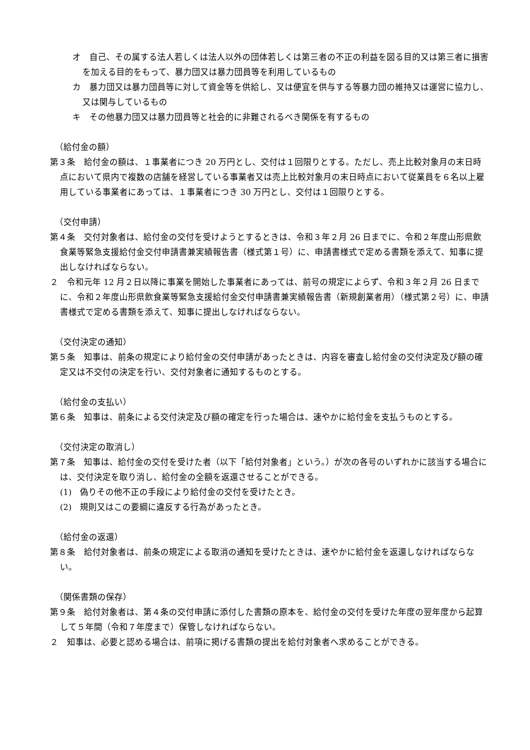オ　自己、その属する法人若しくは法人以外の団体若しくは第三者の不正の利益を図る目的又は第三者に損害を加える目的をもって、暴力団又は暴力団員等を利用しているもの
カ　暴力団又は暴力団員等に対して資金等を供給し、又は便宜を供与する等暴力団の維持又は運営に協力し、又は関与しているもの
キ　その他暴力団又は暴力団員等と社会的に非難されるべき関係を有するもの
（給付金の額）
第３条　給付金の額は、１事業者につき 20 万円とし、交付は１回限りとする。ただし、売上比較対象月の末日時点において県内で複数の店舗を経営している事業者又は売上比較対象月の末日時点において従業員を６名以上雇用している事業者にあっては、１事業者につき 30 万円とし、交付は１回限りとする。
（交付申請）
第４条　交付対象者は、給付金の交付を受けようとするときは、令和３年２月 26 日までに、令和２年度山形県飲食業等緊急支援給付金交付申請書兼実績報告書（様式第１号）に、申請書様式で定める書類を添えて、知事に提出しなければならない。
２　令和元年 12 月２日以降に事業を開始した事業者にあっては、前号の規定によらず、令和３年２月 26 日までに、令和２年度山形県飲食業等緊急支援給付金交付申請書兼実績報告書（新規創業者用）（様式第２号）に、申請書様式で定める書類を添えて、知事に提出しなければならない。
（交付決定の通知）
第５条　知事は、前条の規定により給付金の交付申請があったときは、内容を審査し給付金の交付決定及び額の確定又は不交付の決定を行い、交付対象者に通知するものとする。
（給付金の支払い）
第６条　知事は、前条による交付決定及び額の確定を行った場合は、速やかに給付金を支払うものとする。
（交付決定の取消し）
第７条　知事は、給付金の交付を受けた者（以下「給付対象者」という。）が次の各号のいずれかに該当する場合には、交付決定を取り消し、給付金の全額を返還させることができる。
(1)　偽りその他不正の手段により給付金の交付を受けたとき。
(2)　規則又はこの要綱に違反する行為があったとき。
（給付金の返還）
第８条　給付対象者は、前条の規定による取消の通知を受けたときは、速やかに給付金を返還しなければならない。
（関係書類の保存）
第９条　給付対象者は、第４条の交付申請に添付した書類の原本を、給付金の交付を受けた年度の翌年度から起算して５年間（令和７年度まで）保管しなければならない。
２　知事は、必要と認める場合は、前項に掲げる書類の提出を給付対象者へ求めることができる。